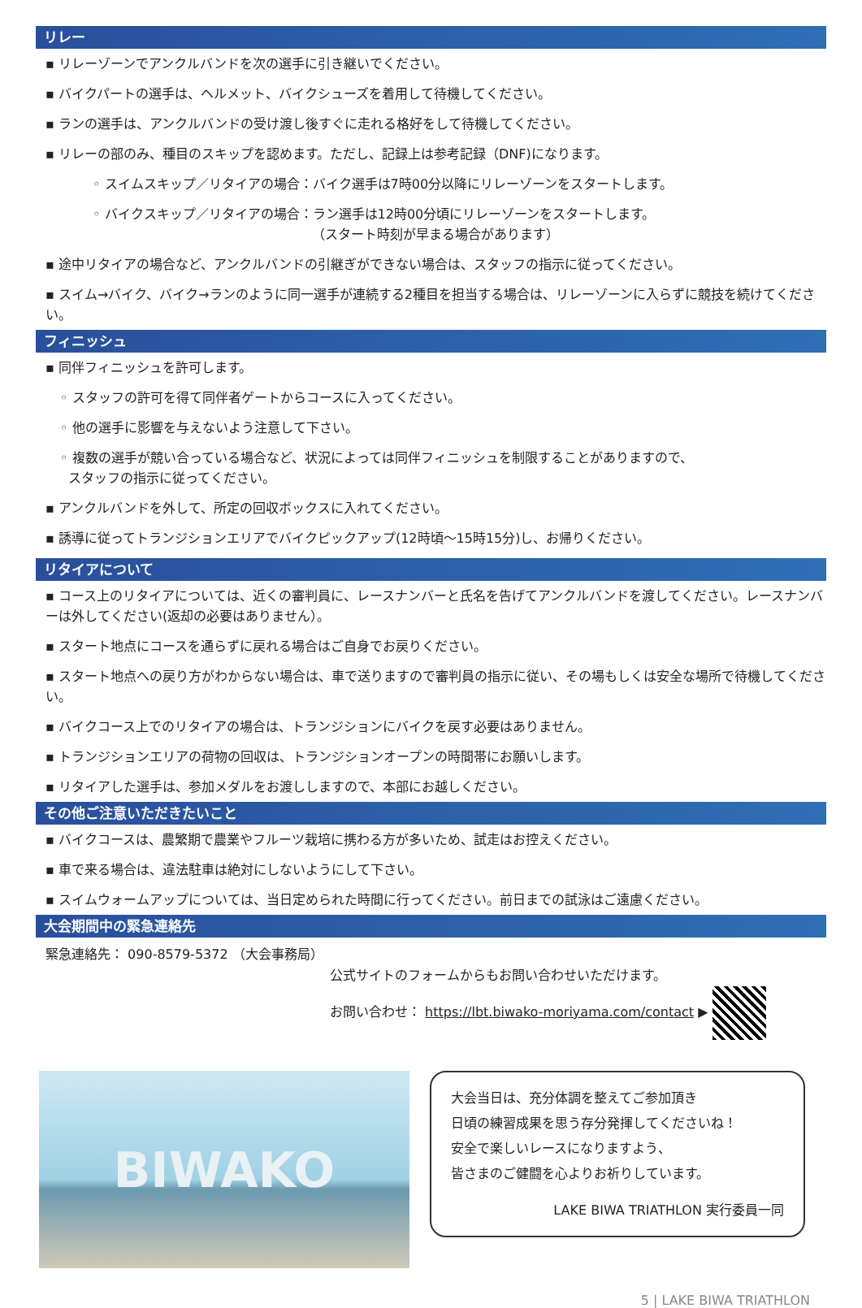リレー
▪ リレーゾーンでアンクルバンドを次の選手に引き継いでください。
▪ バイクパートの選手は、ヘルメット、バイクシューズを着用して待機してください。
▪ ランの選手は、アンクルバンドの受け渡し後すぐに走れる格好をして待機してください。
▪ リレーの部のみ、種目のスキップを認めます。ただし、記録上は参考記録（DNF)になります。
◦ スイムスキップ／リタイアの場合：バイク選手は7時00分以降にリレーゾーンをスタートします。
◦ バイクスキップ／リタイアの場合：ラン選手は12時00分頃にリレーゾーンをスタートします。
（スタート時刻が早まる場合があります）
▪ 途中リタイアの場合など、アンクルバンドの引継ぎができない場合は、スタッフの指示に従ってください。
▪ スイム→バイク、バイク→ランのように同一選手が連続する2種目を担当する場合は、リレーゾーンに入らずに競技を続けてください。
フィニッシュ
▪ 同伴フィニッシュを許可します。
◦ スタッフの許可を得て同伴者ゲートからコースに入ってください。
◦ 他の選手に影響を与えないよう注意して下さい。
◦ 複数の選手が競い合っている場合など、状況によっては同伴フィニッシュを制限することがありますので、
スタッフの指示に従ってください。
▪ アンクルバンドを外して、所定の回収ボックスに入れてください。
▪ 誘導に従ってトランジションエリアでバイクピックアップ(12時頃～15時15分)し、お帰りください。
リタイアについて
▪ コース上のリタイアについては、近くの審判員に、レースナンバーと氏名を告げてアンクルバンドを渡してください。レースナンバーは外してください(返却の必要はありません）。
▪ スタート地点にコースを通らずに戻れる場合はご自身でお戻りください。
▪ スタート地点への戻り方がわからない場合は、車で送りますので審判員の指示に従い、その場もしくは安全な場所で待機してください。
▪ バイクコース上でのリタイアの場合は、トランジションにバイクを戻す必要はありません。
▪ トランジションエリアの荷物の回収は、トランジションオープンの時間帯にお願いします。
▪ リタイアした選手は、参加メダルをお渡ししますので、本部にお越しください。
その他ご注意いただきたいこと
▪ バイクコースは、農繁期で農業やフルーツ栽培に携わる方が多いため、試走はお控えください。
▪ 車で来る場合は、違法駐車は絶対にしないようにして下さい。
▪ スイムウォームアップについては、当日定められた時間に行ってください。前日までの試泳はご遠慮ください。
大会期間中の緊急連絡先
緊急連絡先： 090-8579-5372 （大会事務局）
公式サイトのフォームからもお問い合わせいただけます。
お問い合わせ： https://lbt.biwako-moriyama.com/contact ▶
BIWAKO
大会当日は、充分体調を整えてご参加頂き
日頃の練習成果を思う存分発揮してくださいね！
安全で楽しいレースになりますよう、
皆さまのご健闘を心よりお祈りしています。
LAKE BIWA TRIATHLON 実行委員一同
5 | LAKE BIWA TRIATHLON